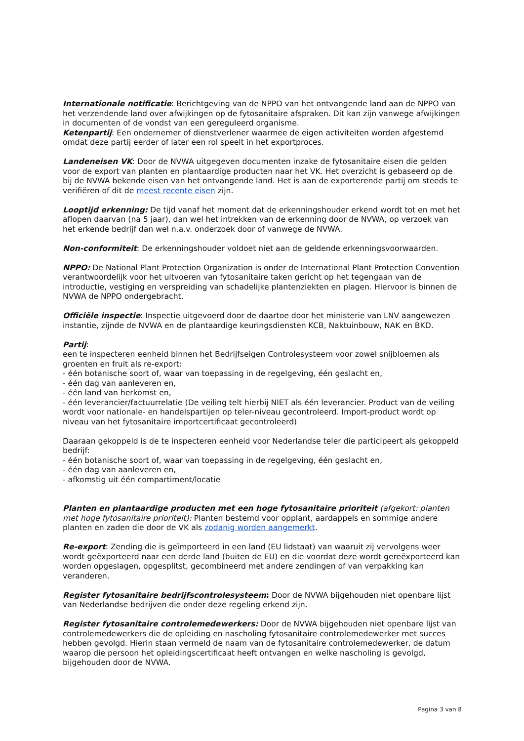Internationale notificatie: Berichtgeving van de NPPO van het ontvangende land aan de NPPO van het verzendende land over afwijkingen op de fytosanitaire afspraken. Dit kan zijn vanwege afwijkingen in documenten of de vondst van een gereguleerd organisme.
Ketenpartij: Een ondernemer of dienstverlener waarmee de eigen activiteiten worden afgestemd omdat deze partij eerder of later een rol speelt in het exportproces.
Landeneisen VK: Door de NVWA uitgegeven documenten inzake de fytosanitaire eisen die gelden voor de export van planten en plantaardige producten naar het VK. Het overzicht is gebaseerd op de bij de NVWA bekende eisen van het ontvangende land. Het is aan de exporterende partij om steeds te verifiëren of dit de meest recente eisen zijn.
Looptijd erkenning: De tijd vanaf het moment dat de erkenningshouder erkend wordt tot en met het aflopen daarvan (na 5 jaar), dan wel het intrekken van de erkenning door de NVWA, op verzoek van het erkende bedrijf dan wel n.a.v. onderzoek door of vanwege de NVWA.
Non-conformiteit: De erkenningshouder voldoet niet aan de geldende erkenningsvoorwaarden.
NPPO: De National Plant Protection Organization is onder de International Plant Protection Convention verantwoordelijk voor het uitvoeren van fytosanitaire taken gericht op het tegengaan van de introductie, vestiging en verspreiding van schadelijke plantenziekten en plagen. Hiervoor is binnen de NVWA de NPPO ondergebracht.
Officiële inspectie: Inspectie uitgevoerd door de daartoe door het ministerie van LNV aangewezen instantie, zijnde de NVWA en de plantaardige keuringsdiensten KCB, Naktuinbouw, NAK en BKD.
Partij:
een te inspecteren eenheid binnen het Bedrijfseigen Controlesysteem voor zowel snijbloemen als groenten en fruit als re-export:
- één botanische soort of, waar van toepassing in de regelgeving, één geslacht en,
- één dag van aanleveren en,
- één land van herkomst en,
- één leverancier/factuurrelatie (De veiling telt hierbij NIET als één leverancier. Product van de veiling wordt voor nationale- en handelspartijen op teler-niveau gecontroleerd. Import-product wordt op niveau van het fytosanitaire importcertificaat gecontroleerd)
Daaraan gekoppeld is de te inspecteren eenheid voor Nederlandse teler die participeert als gekoppeld bedrijf:
- één botanische soort of, waar van toepassing in de regelgeving, één geslacht en,
- één dag van aanleveren en,
- afkomstig uit één compartiment/locatie
Planten en plantaardige producten met een hoge fytosanitaire prioriteit (afgekort: planten met hoge fytosanitaire prioriteit): Planten bestemd voor opplant, aardappels en sommige andere planten en zaden die door de VK als zodanig worden aangemerkt.
Re-export: Zending die is geïmporteerd in een land (EU lidstaat) van waaruit zij vervolgens weer wordt geëxporteerd naar een derde land (buiten de EU) en die voordat deze wordt gereëxporteerd kan worden opgeslagen, opgesplitst, gecombineerd met andere zendingen of van verpakking kan veranderen.
Register fytosanitaire bedrijfscontrolesysteem: Door de NVWA bijgehouden niet openbare lijst van Nederlandse bedrijven die onder deze regeling erkend zijn.
Register fytosanitaire controlemedewerkers: Door de NVWA bijgehouden niet openbare lijst van controlemedewerkers die de opleiding en nascholing fytosanitaire controlemedewerker met succes hebben gevolgd. Hierin staan vermeld de naam van de fytosanitaire controlemedewerker, de datum waarop die persoon het opleidingscertificaat heeft ontvangen en welke nascholing is gevolgd, bijgehouden door de NVWA.
Pagina 3 van 8